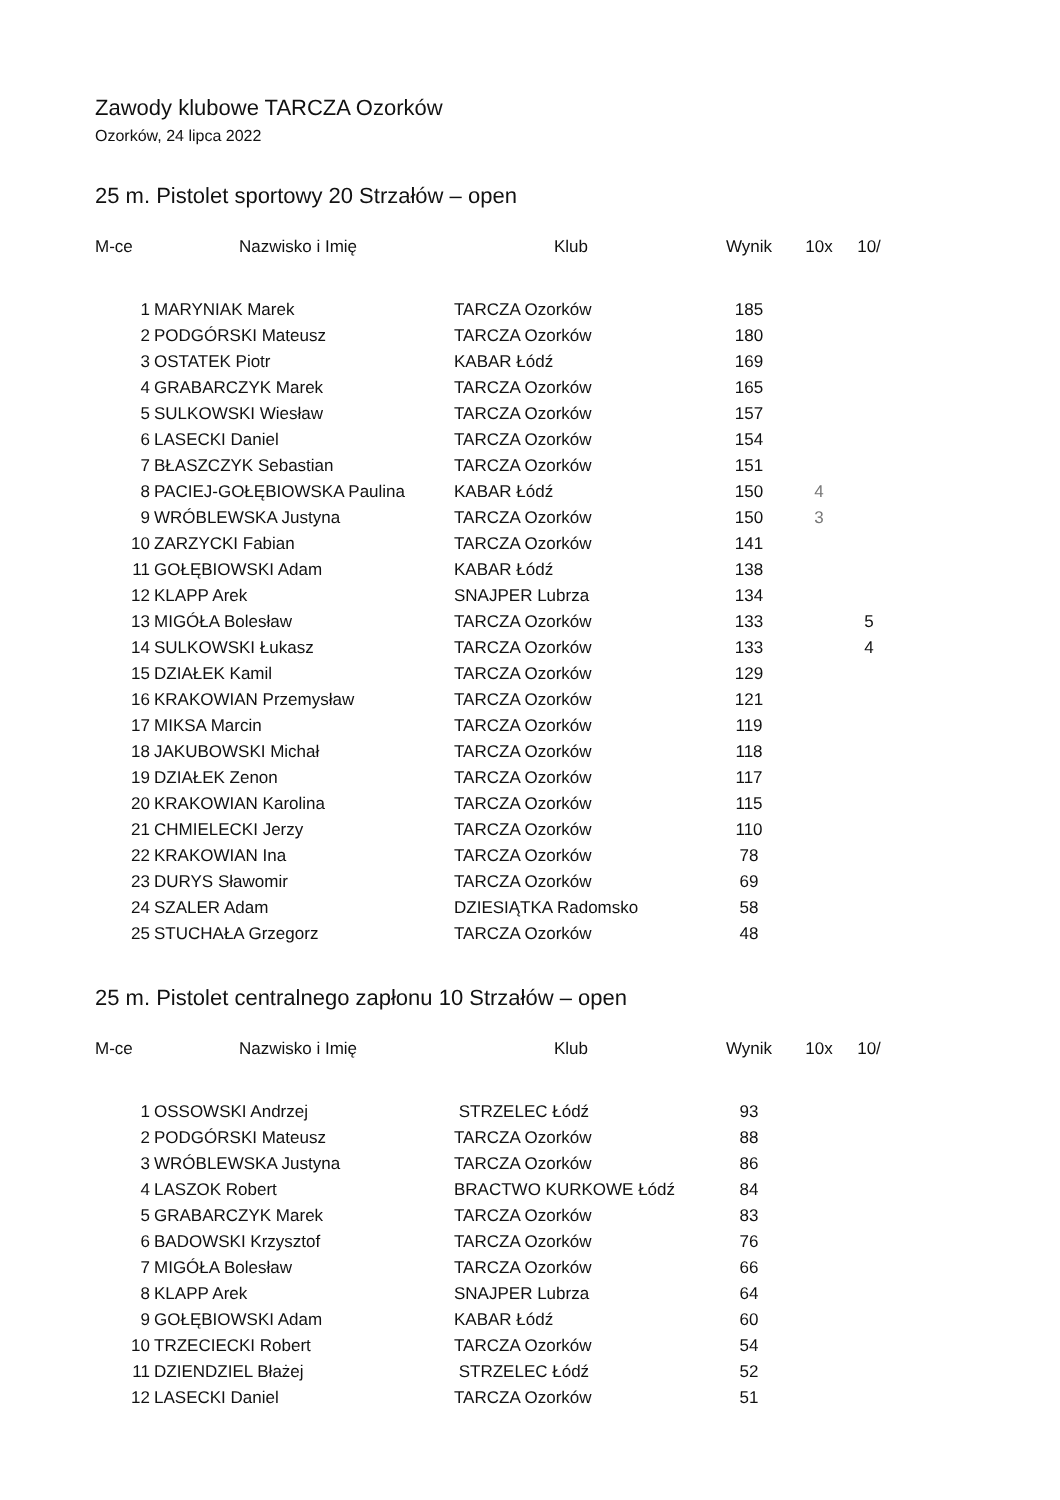Zawody klubowe TARCZA Ozorków
Ozorków, 24 lipca 2022
25 m. Pistolet sportowy 20 Strzałów – open
| M-ce | Nazwisko i Imię | Klub | Wynik | 10x | 10/ |
| --- | --- | --- | --- | --- | --- |
| 1 | MARYNIAK Marek | TARCZA Ozorków | 185 | | |
| 2 | PODGÓRSKI Mateusz | TARCZA Ozorków | 180 | | |
| 3 | OSTATEK Piotr | KABAR Łódź | 169 | | |
| 4 | GRABARCZYK Marek | TARCZA Ozorków | 165 | | |
| 5 | SULKOWSKI Wiesław | TARCZA Ozorków | 157 | | |
| 6 | LASECKI Daniel | TARCZA Ozorków | 154 | | |
| 7 | BŁASZCZYK Sebastian | TARCZA Ozorków | 151 | | |
| 8 | PACIEJ-GOŁĘBIOWSKA Paulina | KABAR Łódź | 150 | 4 | |
| 9 | WRÓBLEWSKA Justyna | TARCZA Ozorków | 150 | 3 | |
| 10 | ZARZYCKI Fabian | TARCZA Ozorków | 141 | | |
| 11 | GOŁĘBIOWSKI Adam | KABAR Łódź | 138 | | |
| 12 | KLAPP Arek | SNAJPER Lubrza | 134 | | |
| 13 | MIGÓŁA Bolesław | TARCZA Ozorków | 133 | | 5 |
| 14 | SULKOWSKI Łukasz | TARCZA Ozorków | 133 | | 4 |
| 15 | DZIAŁEK Kamil | TARCZA Ozorków | 129 | | |
| 16 | KRAKOWIAN Przemysław | TARCZA Ozorków | 121 | | |
| 17 | MIKSA Marcin | TARCZA Ozorków | 119 | | |
| 18 | JAKUBOWSKI Michał | TARCZA Ozorków | 118 | | |
| 19 | DZIAŁEK Zenon | TARCZA Ozorków | 117 | | |
| 20 | KRAKOWIAN Karolina | TARCZA Ozorków | 115 | | |
| 21 | CHMIELECKI Jerzy | TARCZA Ozorków | 110 | | |
| 22 | KRAKOWIAN Ina | TARCZA Ozorków | 78 | | |
| 23 | DURYS Sławomir | TARCZA Ozorków | 69 | | |
| 24 | SZALER Adam | DZIESIĄTKA Radomsko | 58 | | |
| 25 | STUCHAŁA Grzegorz | TARCZA Ozorków | 48 | | |
25 m. Pistolet centralnego zapłonu 10 Strzałów – open
| M-ce | Nazwisko i Imię | Klub | Wynik | 10x | 10/ |
| --- | --- | --- | --- | --- | --- |
| 1 | OSSOWSKI Andrzej | STRZELEC Łódź | 93 | | |
| 2 | PODGÓRSKI Mateusz | TARCZA Ozorków | 88 | | |
| 3 | WRÓBLEWSKA Justyna | TARCZA Ozorków | 86 | | |
| 4 | LASZOK Robert | BRACTWO KURKOWE Łódź | 84 | | |
| 5 | GRABARCZYK Marek | TARCZA Ozorków | 83 | | |
| 6 | BADOWSKI Krzysztof | TARCZA Ozorków | 76 | | |
| 7 | MIGÓŁA Bolesław | TARCZA Ozorków | 66 | | |
| 8 | KLAPP Arek | SNAJPER Lubrza | 64 | | |
| 9 | GOŁĘBIOWSKI Adam | KABAR Łódź | 60 | | |
| 10 | TRZECIECKI Robert | TARCZA Ozorków | 54 | | |
| 11 | DZIENDZIEL Błażej | STRZELEC Łódź | 52 | | |
| 12 | LASECKI Daniel | TARCZA Ozorków | 51 | | |